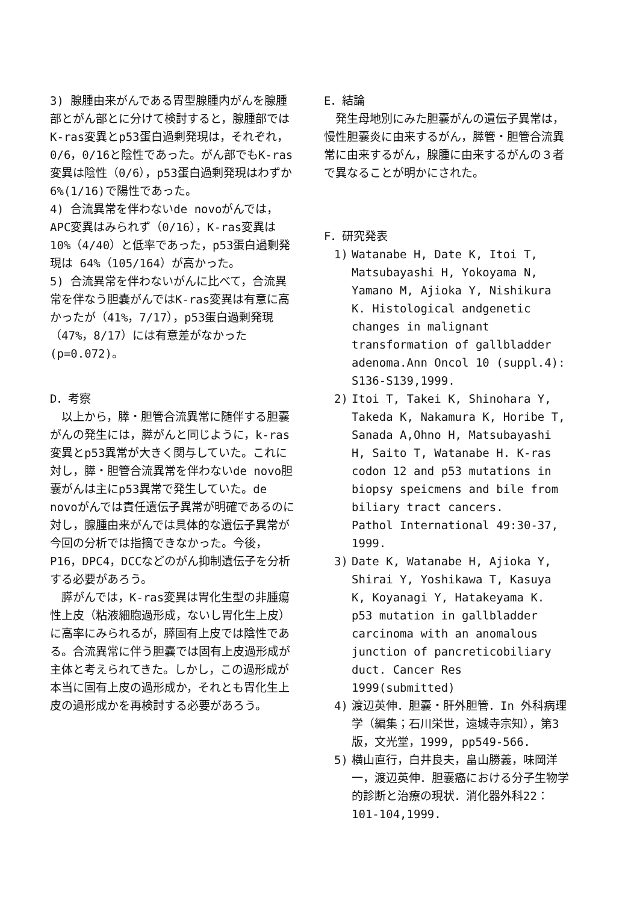3) 腺腫由来がんである胃型腺腫内がんを腺腫部とがん部とに分けて検討すると，腺腫部ではK-ras変異とp53蛋白過剰発現は，それぞれ，0/6，0/16と陰性であった。がん部でもK-ras変異は陰性（0/6），p53蛋白過剰発現はわずか6%(1/16)で陽性であった。
4) 合流異常を伴わないde novoがんでは，APC変異はみられず（0/16），K-ras変異は10%（4/40）と低率であった，p53蛋白過剰発現は 64%（105/164）が高かった。
5) 合流異常を伴わないがんに比べて，合流異常を伴なう胆嚢がんではK-ras変異は有意に高かったが（41%，7/17），p53蛋白過剰発現（47%，8/17）には有意差がなかった(p=0.072)。
D．考察
以上から，膵・胆管合流異常に随伴する胆嚢がんの発生には，膵がんと同じように，k-ras変異とp53異常が大きく関与していた。これに対し，膵・胆管合流異常を伴わないde novo胆嚢がんは主にp53異常で発生していた。de novoがんでは責任遺伝子異常が明確であるのに対し，腺腫由来がんでは具体的な遺伝子異常が今回の分析では指摘できなかった。今後，P16，DPC4，DCCなどのがん抑制遺伝子を分析する必要があろう。
膵がんでは，K-ras変異は胃化生型の非腫瘍性上皮（粘液細胞過形成，ないし胃化生上皮）に高率にみられるが，膵固有上皮では陰性である。合流異常に伴う胆嚢では固有上皮過形成が主体と考えられてきた。しかし，この過形成が本当に固有上皮の過形成か，それとも胃化生上皮の過形成かを再検討する必要があろう。
E．結論
発生母地別にみた胆嚢がんの遺伝子異常は，慢性胆嚢炎に由来するがん，膵管・胆管合流異常に由来するがん，腺腫に由来するがんの３者で異なることが明かにされた。
F．研究発表
1) Watanabe H, Date K, Itoi T, Matsubayashi H, Yokoyama N, Yamano M, Ajioka Y, Nishikura K. Histological andgenetic changes in malignant transformation of gallbladder adenoma.Ann Oncol 10 (suppl.4): S136-S139,1999.
2) Itoi T, Takei K, Shinohara Y, Takeda K, Nakamura K, Horibe T, Sanada A,Ohno H, Matsubayashi H, Saito T, Watanabe H. K-ras codon 12 and p53 mutations in biopsy speicmens and bile from biliary tract cancers.
Pathol International 49:30-37, 1999.
3) Date K, Watanabe H, Ajioka Y, Shirai Y, Yoshikawa T, Kasuya K, Koyanagi Y, Hatakeyama K. p53 mutation in gallbladder carcinoma with an anomalous junction of pancreticobiliary duct. Cancer Res 1999(submitted)
4) 渡辺英伸．胆嚢・肝外胆管．In 外科病理学（編集；石川栄世，遠城寺宗知），第3版，文光堂，1999, pp549-566.
5) 横山直行，白井良夫，畠山勝義，味岡洋一，渡辺英伸．胆嚢癌における分子生物学的診断と治療の現状．消化器外科22：101-104,1999.